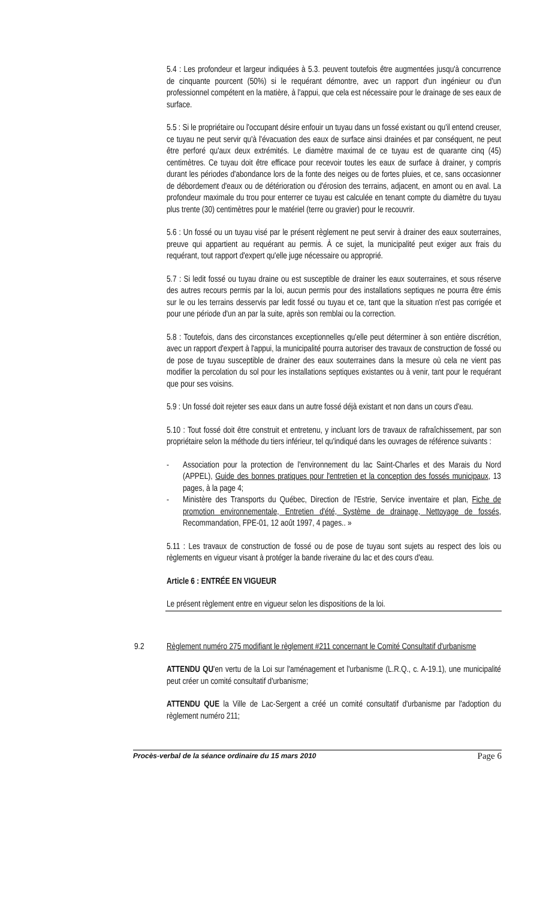5.4 : Les profondeur et largeur indiquées à 5.3. peuvent toutefois être augmentées jusqu'à concurrence de cinquante pourcent (50%) si le requérant démontre, avec un rapport d'un ingénieur ou d'un professionnel compétent en la matière, à l'appui, que cela est nécessaire pour le drainage de ses eaux de surface.
5.5 : Si le propriétaire ou l'occupant désire enfouir un tuyau dans un fossé existant ou qu'il entend creuser, ce tuyau ne peut servir qu'à l'évacuation des eaux de surface ainsi drainées et par conséquent, ne peut être perforé qu'aux deux extrémités. Le diamètre maximal de ce tuyau est de quarante cinq (45) centimètres. Ce tuyau doit être efficace pour recevoir toutes les eaux de surface à drainer, y compris durant les périodes d'abondance lors de la fonte des neiges ou de fortes pluies, et ce, sans occasionner de débordement d'eaux ou de détérioration ou d'érosion des terrains, adjacent, en amont ou en aval. La profondeur maximale du trou pour enterrer ce tuyau est calculée en tenant compte du diamètre du tuyau plus trente (30) centimètres pour le matériel (terre ou gravier) pour le recouvrir.
5.6 : Un fossé ou un tuyau visé par le présent règlement ne peut servir à drainer des eaux souterraines, preuve qui appartient au requérant au permis. À ce sujet, la municipalité peut exiger aux frais du requérant, tout rapport d'expert qu'elle juge nécessaire ou approprié.
5.7 : Si ledit fossé ou tuyau draine ou est susceptible de drainer les eaux souterraines, et sous réserve des autres recours permis par la loi, aucun permis pour des installations septiques ne pourra être émis sur le ou les terrains desservis par ledit fossé ou tuyau et ce, tant que la situation n'est pas corrigée et pour une période d'un an par la suite, après son remblai ou la correction.
5.8 : Toutefois, dans des circonstances exceptionnelles qu'elle peut déterminer à son entière discrétion, avec un rapport d'expert à l'appui, la municipalité pourra autoriser des travaux de construction de fossé ou de pose de tuyau susceptible de drainer des eaux souterraines dans la mesure où cela ne vient pas modifier la percolation du sol pour les installations septiques existantes ou à venir, tant pour le requérant que pour ses voisins.
5.9 : Un fossé doit rejeter ses eaux dans un autre fossé déjà existant et non dans un cours d'eau.
5.10 : Tout fossé doit être construit et entretenu, y incluant lors de travaux de rafraîchissement, par son propriétaire selon la méthode du tiers inférieur, tel qu'indiqué dans les ouvrages de référence suivants :
- Association pour la protection de l'environnement du lac Saint-Charles et des Marais du Nord (APPEL), Guide des bonnes pratiques pour l'entretien et la conception des fossés municipaux, 13 pages, à la page 4;
- Ministère des Transports du Québec, Direction de l'Estrie, Service inventaire et plan, Fiche de promotion environnementale, Entretien d'été, Système de drainage, Nettoyage de fossés, Recommandation, FPE-01, 12 août 1997, 4 pages.. »
5.11 : Les travaux de construction de fossé ou de pose de tuyau sont sujets au respect des lois ou règlements en vigueur visant à protéger la bande riveraine du lac et des cours d'eau.
Article 6 : ENTRÉE EN VIGUEUR
Le présent règlement entre en vigueur selon les dispositions de la loi.
9.2 Règlement numéro 275 modifiant le règlement #211 concernant le Comité Consultatif d'urbanisme
ATTENDU QU'en vertu de la Loi sur l'aménagement et l'urbanisme (L.R.Q., c. A-19.1), une municipalité peut créer un comité consultatif d'urbanisme;
ATTENDU QUE la Ville de Lac-Sergent a créé un comité consultatif d'urbanisme par l'adoption du règlement numéro 211;
Procès-verbal de la séance ordinaire du 15 mars 2010 Page 6